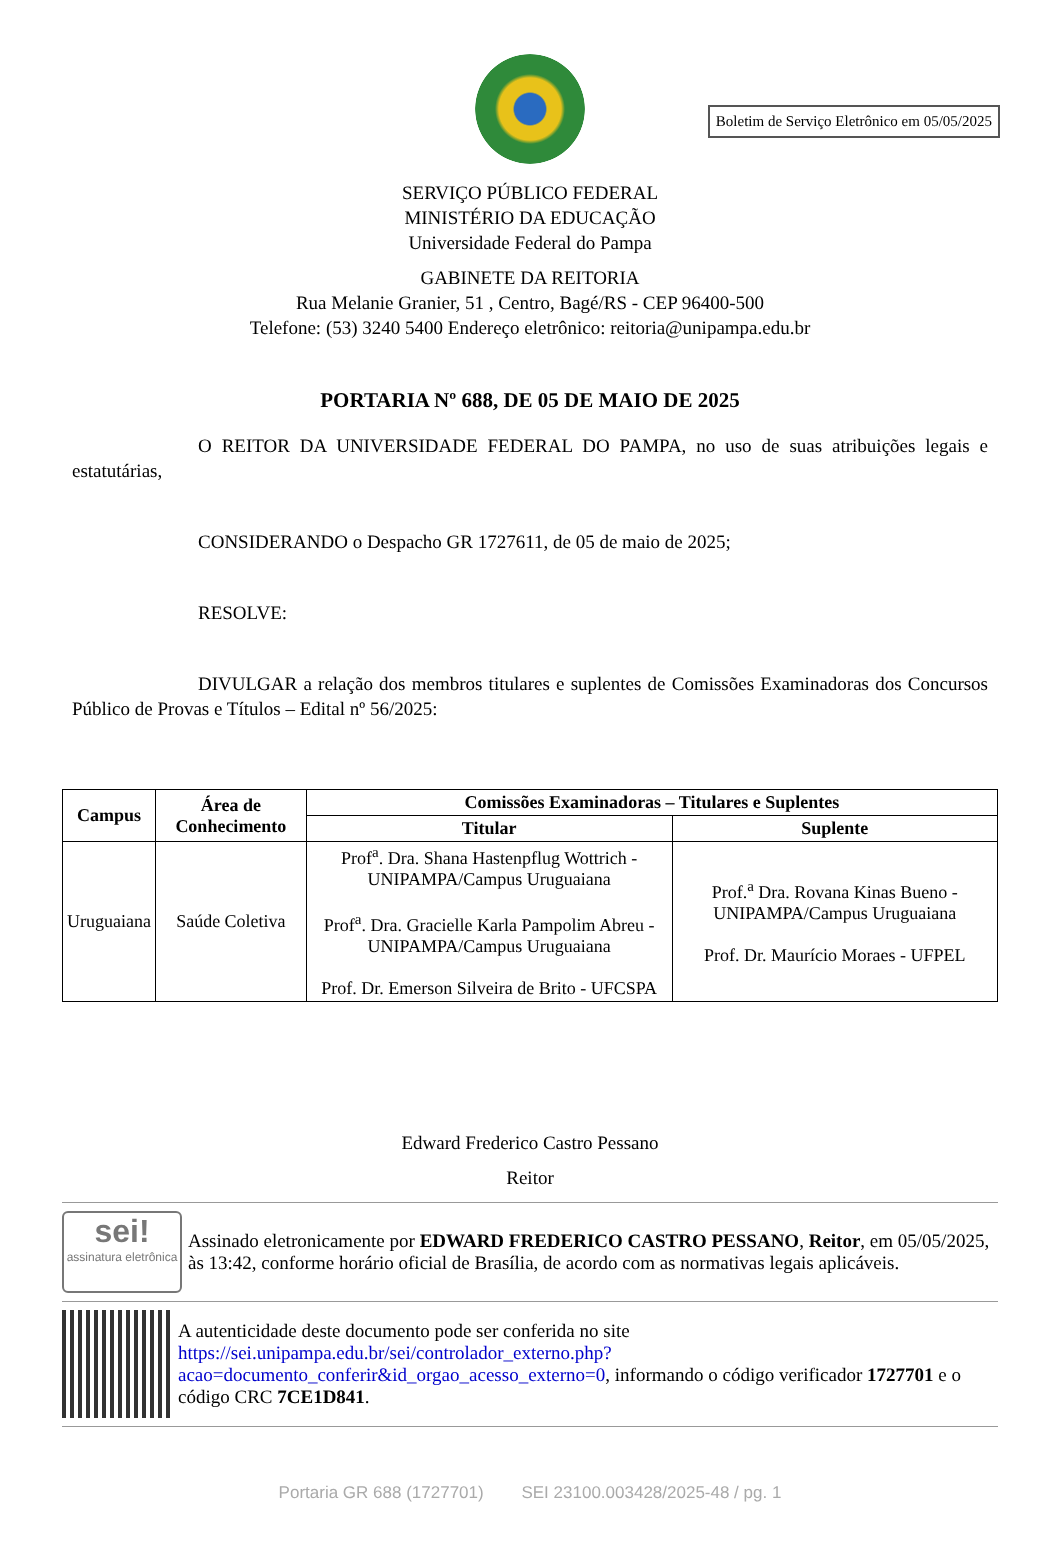Boletim de Serviço Eletrônico em 05/05/2025
SERVIÇO PÚBLICO FEDERAL
MINISTÉRIO DA EDUCAÇÃO
Universidade Federal do Pampa
GABINETE DA REITORIA
Rua Melanie Granier, 51 , Centro, Bagé/RS - CEP 96400-500
Telefone: (53) 3240 5400 Endereço eletrônico: reitoria@unipampa.edu.br
PORTARIA Nº 688, DE 05 DE MAIO DE 2025
O REITOR DA UNIVERSIDADE FEDERAL DO PAMPA, no uso de suas atribuições legais e estatutárias,
CONSIDERANDO o Despacho GR 1727611, de 05 de maio de 2025;
RESOLVE:
DIVULGAR a relação dos membros titulares e suplentes de Comissões Examinadoras dos Concursos Público de Provas e Títulos – Edital nº 56/2025:
| Campus | Área de Conhecimento | Comissões Examinadoras – Titulares e Suplentes | |
| --- | --- | --- | --- |
| | | Titular | Suplente |
| Uruguaiana | Saúde Coletiva | Prof<sup>a</sup>. Dra. Shana Hastenpflug Wottrich - UNIPAMPA/Campus Uruguaiana Prof<sup>a</sup>. Dra. Gracielle Karla Pampolim Abreu - UNIPAMPA/Campus Uruguaiana Prof. Dr. Emerson Silveira de Brito - UFCSPA | Prof.<sup>a</sup> Dra. Rovana Kinas Bueno - UNIPAMPA/Campus Uruguaiana Prof. Dr. Maurício Moraes - UFPEL |
Edward Frederico Castro Pessano
Reitor
sei!
assinatura eletrônica
Assinado eletronicamente por EDWARD FREDERICO CASTRO PESSANO, Reitor, em 05/05/2025, às 13:42, conforme horário oficial de Brasília, de acordo com as normativas legais aplicáveis.
A autenticidade deste documento pode ser conferida no site https://sei.unipampa.edu.br/sei/controlador_externo.php?acao=documento_conferir&id_orgao_acesso_externo=0, informando o código verificador 1727701 e o código CRC 7CE1D841.
Portaria GR 688 (1727701) SEI 23100.003428/2025-48 / pg. 1